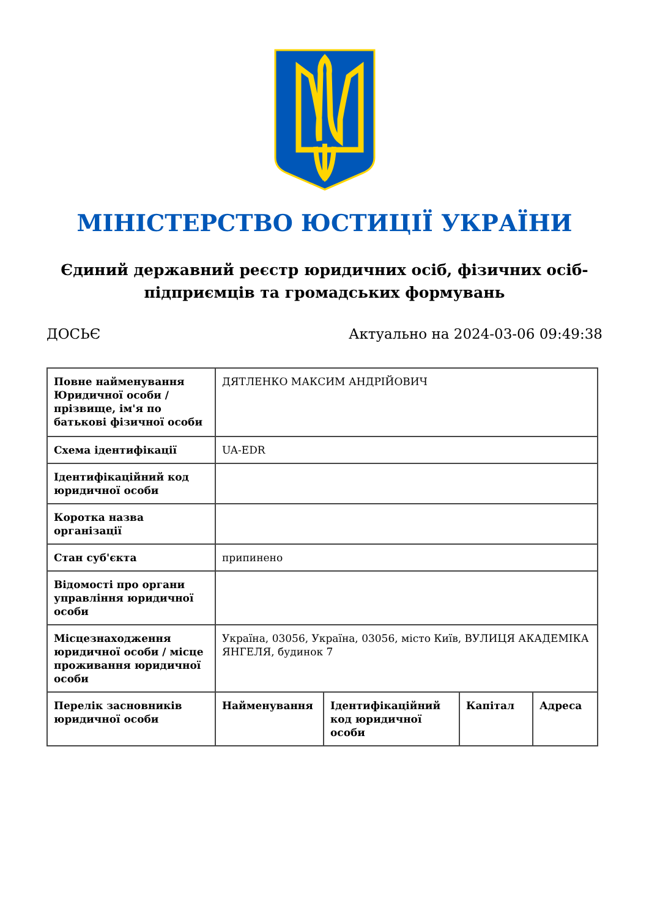МІНІСТЕРСТВО ЮСТИЦІЇ УКРАЇНИ
Єдиний державний реєстр юридичних осіб, фізичних осіб-підприємців та громадських формувань
ДОСЬЄ Актуально на 2024-03-06 09:49:38
| Повне найменування Юридичної особи / прізвище, ім'я по батькові фізичної особи | ДЯТЛЕНКО МАКСИМ АНДРІЙОВИЧ | | | |
| Схема ідентифікації | UA-EDR | | | |
| Ідентифікаційний код юридичної особи | | | | |
| Коротка назва організації | | | | |
| Стан суб'єкта | припинено | | | |
| Відомості про органи управління юридичної особи | | | | |
| Місцезнаходження юридичної особи / місце проживання юридичної особи | Україна, 03056, Україна, 03056, місто Київ, ВУЛИЦЯ АКАДЕМІКА ЯНГЕЛЯ, будинок 7 | | | |
| Перелік засновників юридичної особи | Найменування | Ідентифікаційний код юридичної особи | Капітал | Адреса |